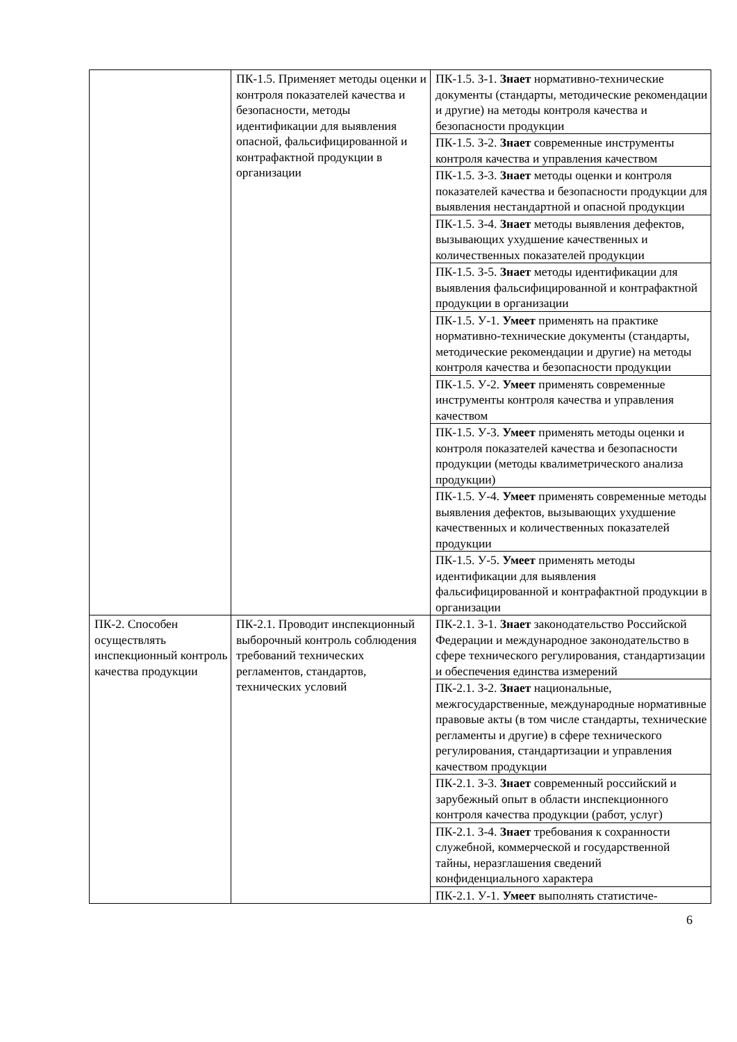| | ПК-1.5. Применяет методы оценки и контроля показателей качества и безопасности, методы идентификации для выявления опасной, фальсифицированной и контрафактной продукции в организации | ПК-1.5. З-1. Знает нормативно-технические документы (стандарты, методические рекомендации и другие) на методы контроля качества и безопасности продукции |
| | | ПК-1.5. З-2. Знает современные инструменты контроля качества и управления качеством |
| | | ПК-1.5. З-3. Знает методы оценки и контроля показателей качества и безопасности продукции для выявления нестандартной и опасной продукции |
| | | ПК-1.5. З-4. Знает методы выявления дефектов, вызывающих ухудшение качественных и количественных показателей продукции |
| | | ПК-1.5. З-5. Знает методы идентификации для выявления фальсифицированной и контрафактной продукции в организации |
| | | ПК-1.5. У-1. Умеет применять на практике нормативно-технические документы (стандарты, методические рекомендации и другие) на методы контроля качества и безопасности продукции |
| | | ПК-1.5. У-2. Умеет применять современные инструменты контроля качества и управления качеством |
| | | ПК-1.5. У-3. Умеет применять методы оценки и контроля показателей качества и безопасности продукции (методы квалиметрического анализа продукции) |
| | | ПК-1.5. У-4. Умеет применять современные методы выявления дефектов, вызывающих ухудшение качественных и количественных показателей продукции |
| | | ПК-1.5. У-5. Умеет применять методы идентификации для выявления фальсифицированной и контрафактной продукции в организации |
| ПК-2. Способен осуществлять инспекционный контроль качества продукции | ПК-2.1. Проводит инспекционный выборочный контроль соблюдения требований технических регламентов, стандартов, технических условий | ПК-2.1. З-1. Знает законодательство Российской Федерации и международное законодательство в сфере технического регулирования, стандартизации и обеспечения единства измерений |
| | | ПК-2.1. З-2. Знает национальные, межгосударственные, международные нормативные правовые акты (в том числе стандарты, технические регламенты и другие) в сфере технического регулирования, стандартизации и управления качеством продукции |
| | | ПК-2.1. З-3. Знает современный российский и зарубежный опыт в области инспекционного контроля качества продукции (работ, услуг) |
| | | ПК-2.1. З-4. Знает требования к сохранности служебной, коммерческой и государственной тайны, неразглашения сведений конфиденциального характера |
| | | ПК-2.1. У-1. Умеет выполнять статистиче- |
6